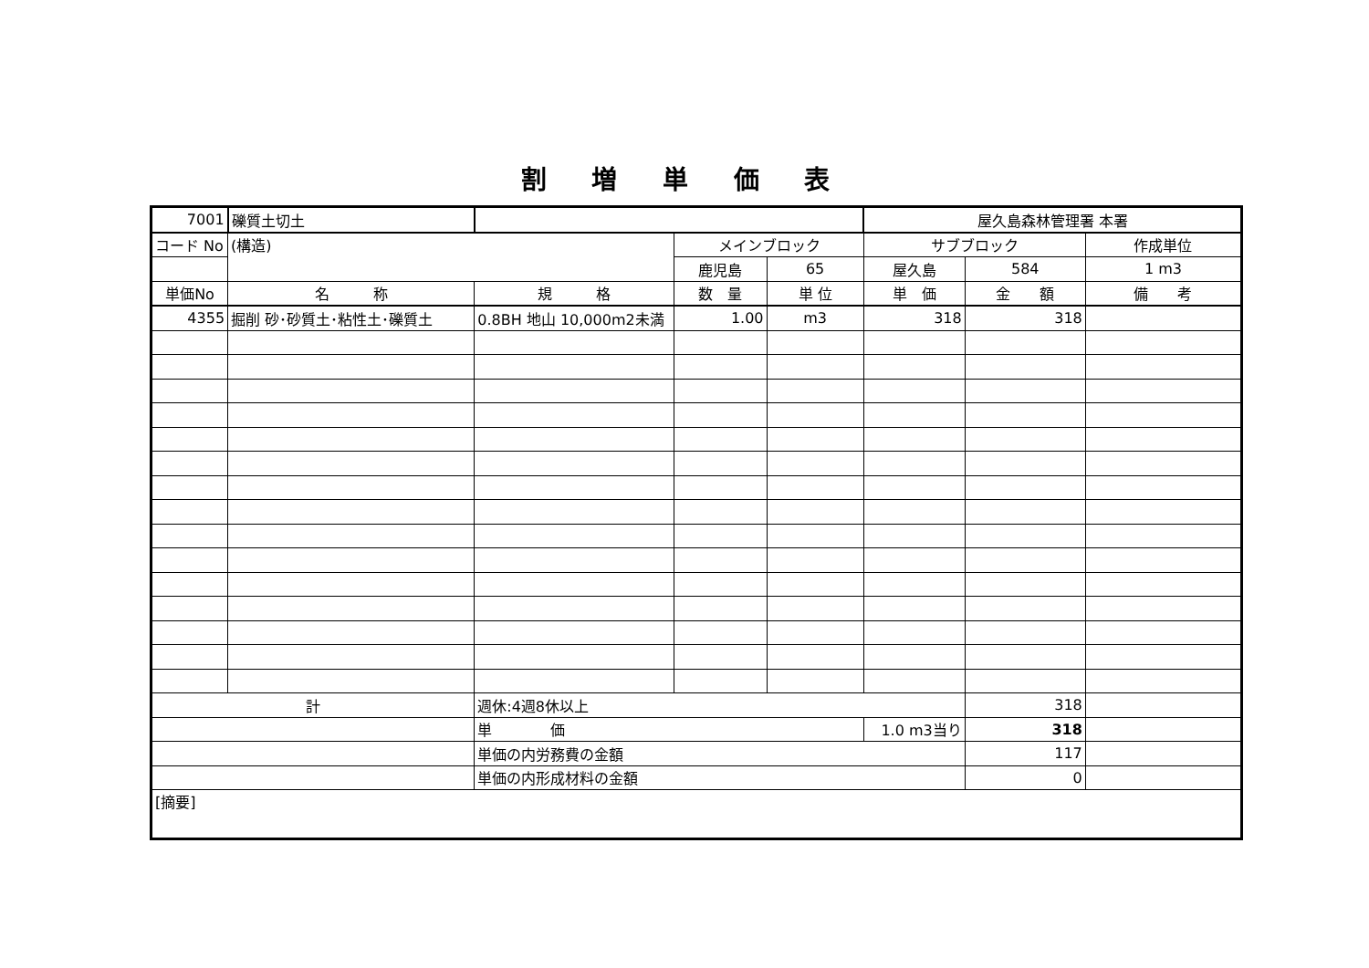割 増 単 価 表
| 7001 | 礫質土切土 | | | | 屋久島森林管理署 本署 | | |
| コード No | (構造) | | メインブロック | | サブブロック | | 作成単位 |
| | | | 鹿児島 | 65 | 屋久島 | 584 | 1 m3 |
| 単価No | 名 称 | 規 格 | 数 量 | 単 位 | 単 価 | 金 額 | 備 考 |
| 4355 | 掘削 砂･砂質土･粘性土･礫質土 | 0.8BH 地山 10,000m2未満 | 1.00 | m3 | 318 | 318 | |
| 計 | | 週休:4週8休以上 | | | | 318 | |
| | | 単 価 | | | 1.0 m3当り | 318 | |
| | | 単価の内労務費の金額 | | | | 117 | |
| | | 単価の内形成材料の金額 | | | | 0 | |
| [摘要] | | | | | | | |